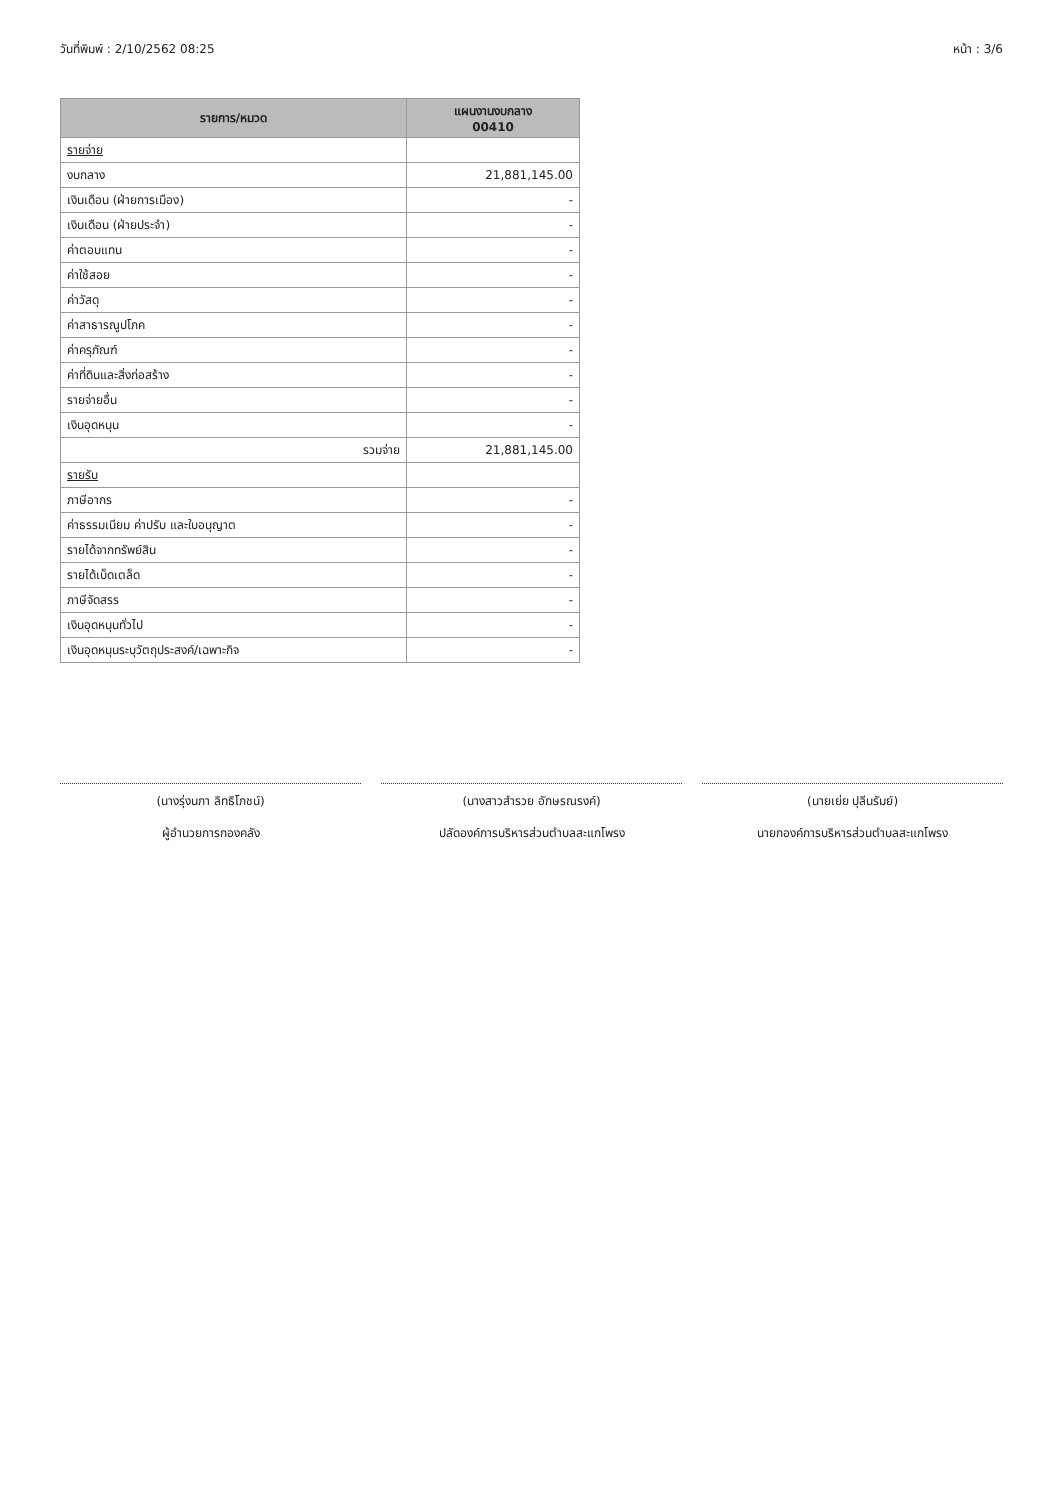วันที่พิมพ์ : 2/10/2562 08:25 หน้า : 3/6
| รายการ/หมวด | แผนงานงบกลาง 00410 |
| --- | --- |
| รายจ่าย | |
| งบกลาง | 21,881,145.00 |
| เงินเดือน (ฝ่ายการเมือง) | - |
| เงินเดือน (ฝ่ายประจำ) | - |
| ค่าตอบแทน | - |
| ค่าใช้สอย | - |
| ค่าวัสดุ | - |
| ค่าสาธารณูปโภค | - |
| ค่าครุภัณฑ์ | - |
| ค่าที่ดินและสิ่งก่อสร้าง | - |
| รายจ่ายอื่น | - |
| เงินอุดหนุน | - |
| รวมจ่าย | 21,881,145.00 |
| รายรับ | |
| ภาษีอากร | - |
| ค่าธรรมเนียม ค่าปรับ และใบอนุญาต | - |
| รายได้จากทรัพย์สิน | - |
| รายได้เบ็ดเตล็ด | - |
| ภาษีจัดสรร | - |
| เงินอุดหนุนทั่วไป | - |
| เงินอุดหนุนระบุวัตถุประสงค์/เฉพาะกิจ | - |
(นางรุ่งนภา ลิทธิโภชน์)
ผู้อำนวยการกองคลัง
(นางสาวสำรวย อักษรณรงค์)
ปลัดองค์การบริหารส่วนตำบลสะแกโพรง
(นายเย่ย ปุลีนรัมย์)
นายกองค์การบริหารส่วนตำบลสะแกโพรง